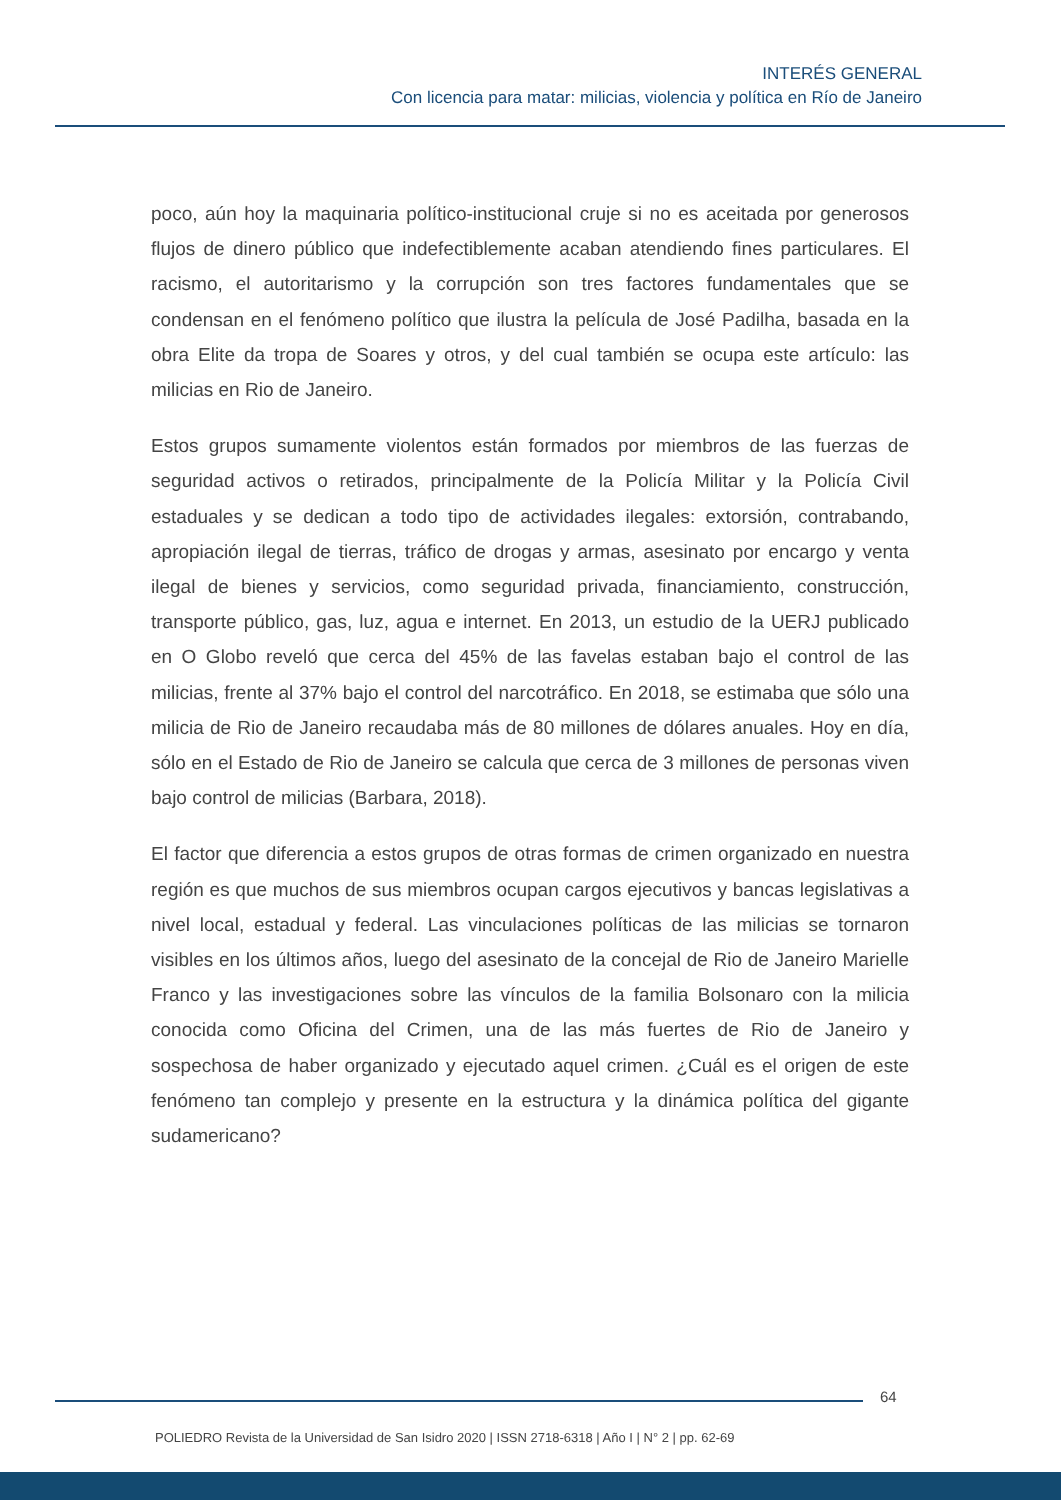INTERÉS GENERAL
Con licencia para matar: milicias, violencia y política en Río de Janeiro
poco, aún hoy la maquinaria político-institucional cruje si no es aceitada por generosos flujos de dinero público que indefectiblemente acaban atendiendo fines particulares. El racismo, el autoritarismo y la corrupción son tres factores fundamentales que se condensan en el fenómeno político que ilustra la película de José Padilha, basada en la obra Elite da tropa de Soares y otros, y del cual también se ocupa este artículo: las milicias en Rio de Janeiro.
Estos grupos sumamente violentos están formados por miembros de las fuerzas de seguridad activos o retirados, principalmente de la Policía Militar y la Policía Civil estaduales y se dedican a todo tipo de actividades ilegales: extorsión, contrabando, apropiación ilegal de tierras, tráfico de drogas y armas, asesinato por encargo y venta ilegal de bienes y servicios, como seguridad privada, financiamiento, construcción, transporte público, gas, luz, agua e internet. En 2013, un estudio de la UERJ publicado en O Globo reveló que cerca del 45% de las favelas estaban bajo el control de las milicias, frente al 37% bajo el control del narcotráfico. En 2018, se estimaba que sólo una milicia de Rio de Janeiro recaudaba más de 80 millones de dólares anuales. Hoy en día, sólo en el Estado de Rio de Janeiro se calcula que cerca de 3 millones de personas viven bajo control de milicias (Barbara, 2018).
El factor que diferencia a estos grupos de otras formas de crimen organizado en nuestra región es que muchos de sus miembros ocupan cargos ejecutivos y bancas legislativas a nivel local, estadual y federal. Las vinculaciones políticas de las milicias se tornaron visibles en los últimos años, luego del asesinato de la concejal de Rio de Janeiro Marielle Franco y las investigaciones sobre las vínculos de la familia Bolsonaro con la milicia conocida como Oficina del Crimen, una de las más fuertes de Rio de Janeiro y sospechosa de haber organizado y ejecutado aquel crimen. ¿Cuál es el origen de este fenómeno tan complejo y presente en la estructura y la dinámica política del gigante sudamericano?
64
POLIEDRO Revista de la Universidad de San Isidro 2020 | ISSN 2718-6318 | Año I | N° 2 | pp. 62-69